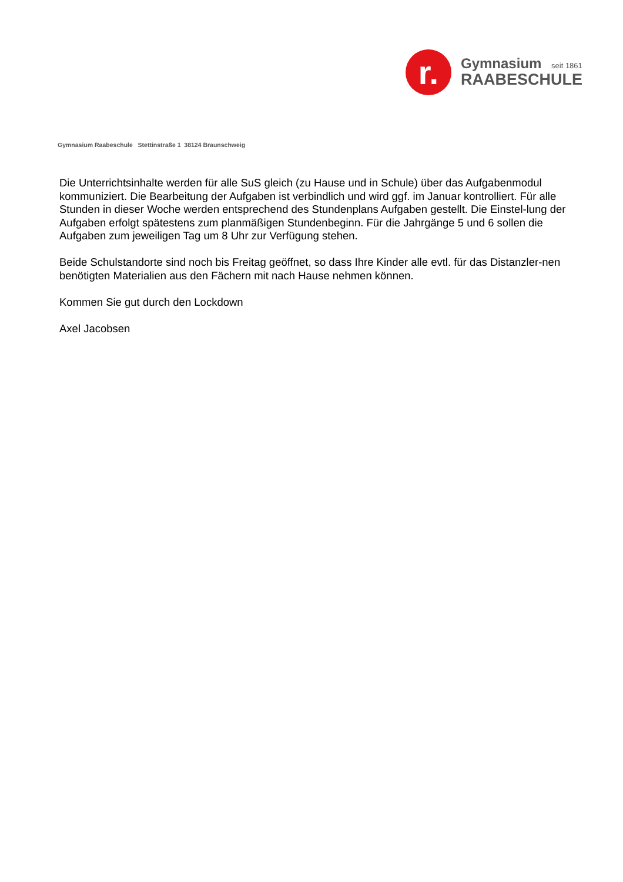r.
Gymnasium seit 1861
RAABESCHULE
Gymnasium Raabeschule Stettinstraße 1 38124 Braunschweig
Die Unterrichtsinhalte werden für alle SuS gleich (zu Hause und in Schule) über das Aufgabenmodul kommuniziert. Die Bearbeitung der Aufgaben ist verbindlich und wird ggf. im Januar kontrolliert. Für alle Stunden in dieser Woche werden entsprechend des Stundenplans Aufgaben gestellt. Die Einstel-lung der Aufgaben erfolgt spätestens zum planmäßigen Stundenbeginn. Für die Jahrgänge 5 und 6 sollen die Aufgaben zum jeweiligen Tag um 8 Uhr zur Verfügung stehen.
Beide Schulstandorte sind noch bis Freitag geöffnet, so dass Ihre Kinder alle evtl. für das Distanzler-nen benötigten Materialien aus den Fächern mit nach Hause nehmen können.
Kommen Sie gut durch den Lockdown
Axel Jacobsen